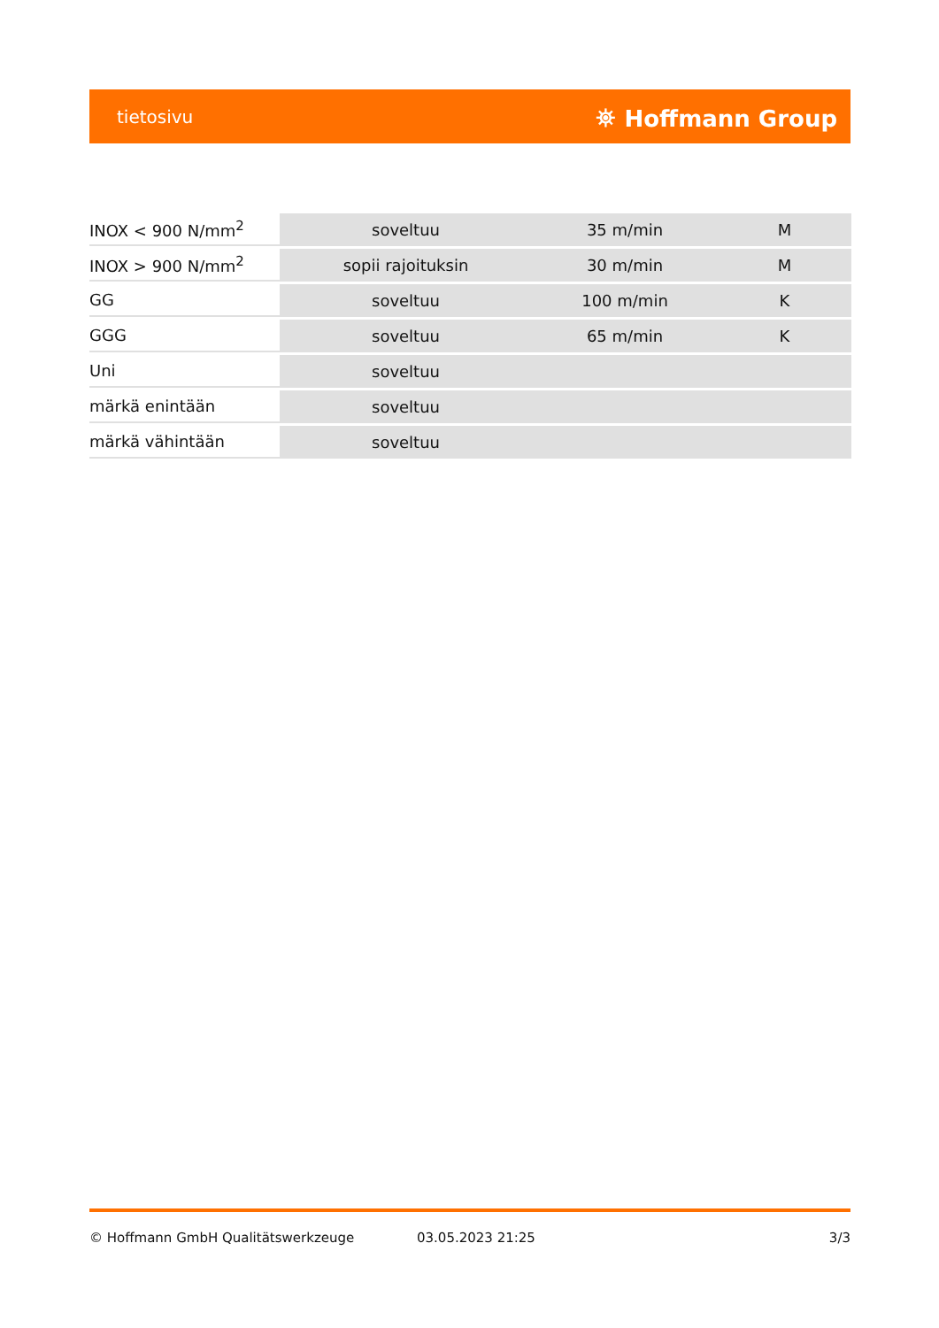tietosivu ⛯ Hoffmann Group
| INOX < 900 N/mm<sup>2</sup> | soveltuu | 35 m/min | M |
| INOX > 900 N/mm<sup>2</sup> | sopii rajoituksin | 30 m/min | M |
| GG | soveltuu | 100 m/min | K |
| GGG | soveltuu | 65 m/min | K |
| Uni | soveltuu | | |
| märkä enintään | soveltuu | | |
| märkä vähintään | soveltuu | | |
© Hoffmann GmbH Qualitätswerkzeuge 03.05.2023 21:25 3/3